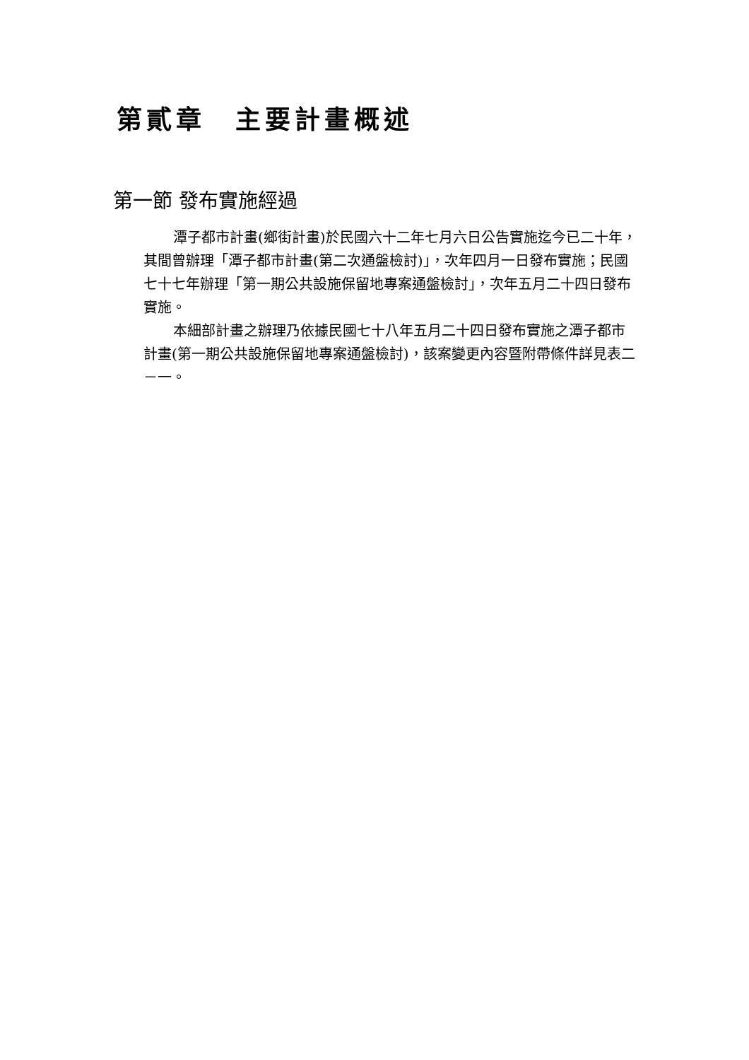第貳章　主要計畫概述
第一節 發布實施經過
潭子都市計畫(鄉街計畫)於民國六十二年七月六日公告實施迄今已二十年，其間曾辦理「潭子都市計畫(第二次通盤檢討)」，次年四月一日發布實施；民國七十七年辦理「第一期公共設施保留地專案通盤檢討」，次年五月二十四日發布實施。
本細部計畫之辦理乃依據民國七十八年五月二十四日發布實施之潭子都市計畫(第一期公共設施保留地專案通盤檢討)，該案變更內容暨附帶條件詳見表二－一。